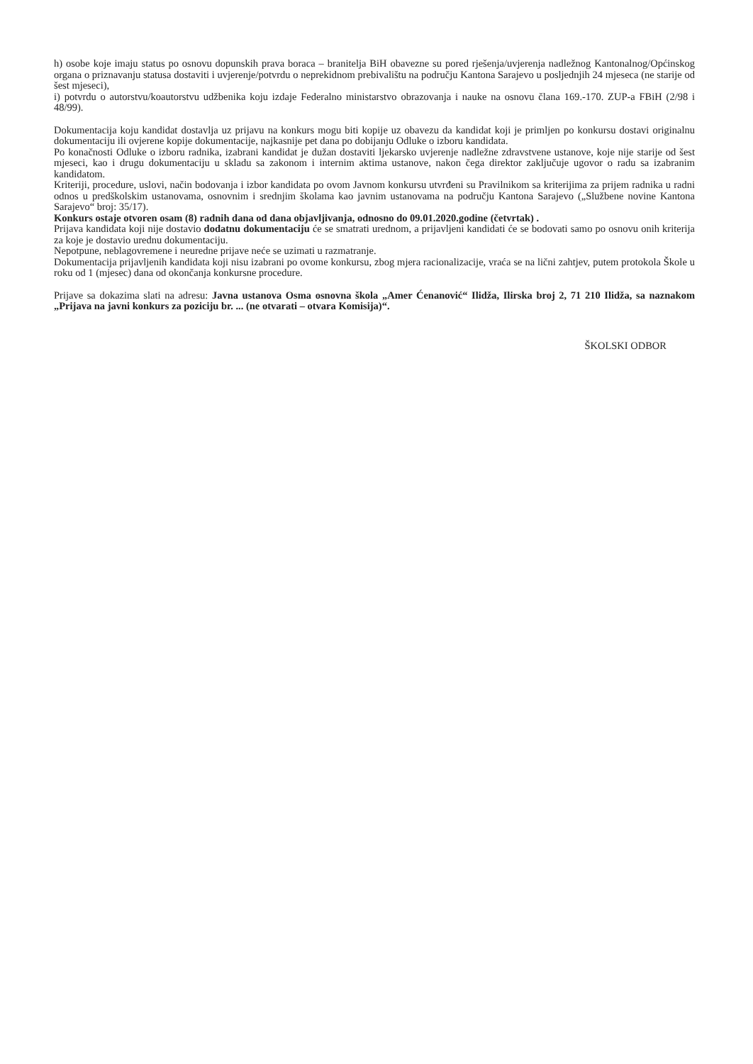h) osobe koje imaju status po osnovu dopunskih prava boraca – branitelja BiH obavezne su pored rješenja/uvjerenja nadležnog Kantonalnog/Općinskog organa o priznavanju statusa dostaviti i uvjerenje/potvrdu o neprekidnom prebivalištu na području Kantona Sarajevo u posljednjih 24 mjeseca (ne starije od šest mjeseci),
i) potvrdu o autorstvu/koautorstvu udžbenika koju izdaje Federalno ministarstvo obrazovanja i nauke na osnovu člana 169.-170. ZUP-a FBiH (2/98 i 48/99).
Dokumentacija koju kandidat dostavlja uz prijavu na konkurs mogu biti kopije uz obavezu da kandidat koji je primljen po konkursu dostavi originalnu dokumentaciju ili ovjerene kopije dokumentacije, najkasnije pet dana po dobijanju Odluke o izboru kandidata.
Po konačnosti Odluke o izboru radnika, izabrani kandidat je dužan dostaviti ljekarsko uvjerenje nadležne zdravstvene ustanove, koje nije starije od šest mjeseci, kao i drugu dokumentaciju u skladu sa zakonom i internim aktima ustanove, nakon čega direktor zaključuje ugovor o radu sa izabranim kandidatom.
Kriteriji, procedure, uslovi, način bodovanja i izbor kandidata po ovom Javnom konkursu utvrđeni su Pravilnikom sa kriterijima za prijem radnika u radni odnos u predškolskim ustanovama, osnovnim i srednjim školama kao javnim ustanovama na području Kantona Sarajevo („Službene novine Kantona Sarajevo“ broj: 35/17).
Konkurs ostaje otvoren osam (8) radnih dana od dana objavljivanja, odnosno do 09.01.2020.godine (četvrtak) .
Prijava kandidata koji nije dostavio dodatnu dokumentaciju će se smatrati urednom, a prijavljeni kandidati će se bodovati samo po osnovu onih kriterija za koje je dostavio urednu dokumentaciju.
Nepotpune, neblagovremene i neuredne prijave neće se uzimati u razmatranje.
Dokumentacija prijavljenih kandidata koji nisu izabrani po ovome konkursu, zbog mjera racionalizacije, vraća se na lični zahtjev, putem protokola Škole u roku od 1 (mjesec) dana od okončanja konkursne procedure.
Prijave sa dokazima slati na adresu: Javna ustanova Osma osnovna škola „Amer Ćenanović“ Ilidža, Ilirska broj 2, 71 210 Ilidža, sa naznakom „Prijava na javni konkurs za poziciju br. ... (ne otvarati – otvara Komisija)“.
ŠKOLSKI ODBOR